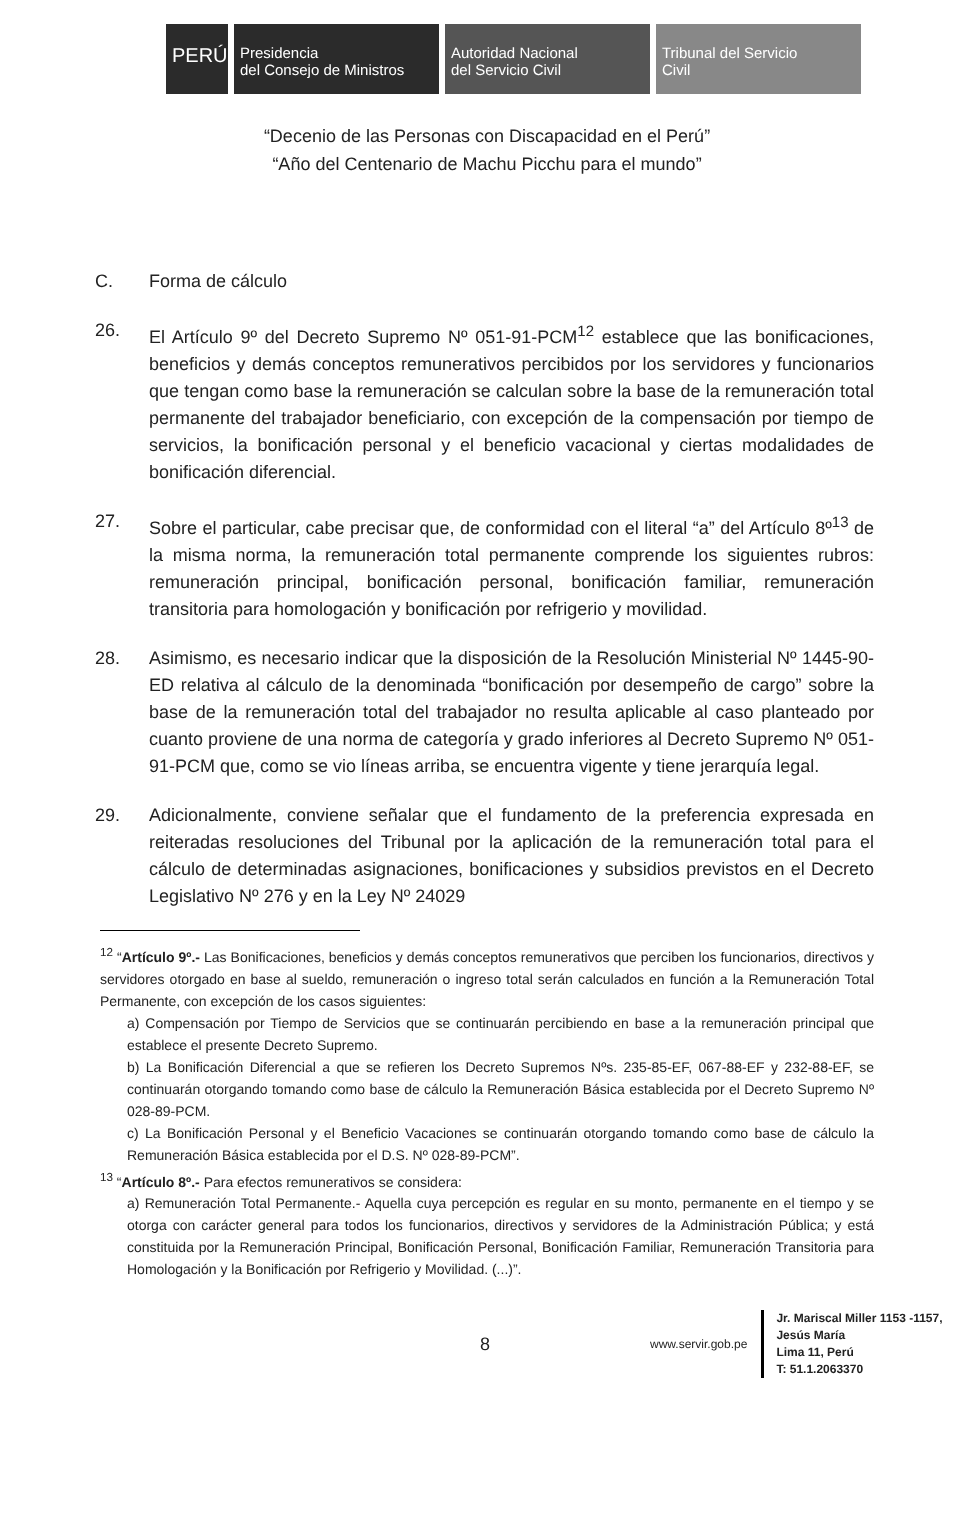PERÚ
Presidencia
del Consejo de Ministros
Autoridad Nacional
del Servicio Civil
Tribunal del Servicio
Civil
“Decenio de las Personas con Discapacidad en el Perú”
“Año del Centenario de Machu Picchu para el mundo”
C. Forma de cálculo
26. El Artículo 9º del Decreto Supremo Nº 051-91-PCM<sup>12</sup> establece que las bonificaciones, beneficios y demás conceptos remunerativos percibidos por los servidores y funcionarios que tengan como base la remuneración se calculan sobre la base de la remuneración total permanente del trabajador beneficiario, con excepción de la compensación por tiempo de servicios, la bonificación personal y el beneficio vacacional y ciertas modalidades de bonificación diferencial.
27. Sobre el particular, cabe precisar que, de conformidad con el literal “a” del Artículo 8º<sup>13</sup> de la misma norma, la remuneración total permanente comprende los siguientes rubros: remuneración principal, bonificación personal, bonificación familiar, remuneración transitoria para homologación y bonificación por refrigerio y movilidad.
28. Asimismo, es necesario indicar que la disposición de la Resolución Ministerial Nº 1445-90-ED relativa al cálculo de la denominada “bonificación por desempeño de cargo” sobre la base de la remuneración total del trabajador no resulta aplicable al caso planteado por cuanto proviene de una norma de categoría y grado inferiores al Decreto Supremo Nº 051-91-PCM que, como se vio líneas arriba, se encuentra vigente y tiene jerarquía legal.
29. Adicionalmente, conviene señalar que el fundamento de la preferencia expresada en reiteradas resoluciones del Tribunal por la aplicación de la remuneración total para el cálculo de determinadas asignaciones, bonificaciones y subsidios previstos en el Decreto Legislativo Nº 276 y en la Ley Nº 24029
<sup>12</sup> “Artículo 9º.- Las Bonificaciones, beneficios y demás conceptos remunerativos que perciben los funcionarios, directivos y servidores otorgado en base al sueldo, remuneración o ingreso total serán calculados en función a la Remuneración Total Permanente, con excepción de los casos siguientes:
a) Compensación por Tiempo de Servicios que se continuarán percibiendo en base a la remuneración principal que establece el presente Decreto Supremo.
b) La Bonificación Diferencial a que se refieren los Decreto Supremos Nºs. 235-85-EF, 067-88-EF y 232-88-EF, se continuarán otorgando tomando como base de cálculo la Remuneración Básica establecida por el Decreto Supremo Nº 028-89-PCM.
c) La Bonificación Personal y el Beneficio Vacaciones se continuarán otorgando tomando como base de cálculo la Remuneración Básica establecida por el D.S. Nº 028-89-PCM”.
<sup>13</sup> “Artículo 8º.- Para efectos remunerativos se considera:
a) Remuneración Total Permanente.- Aquella cuya percepción es regular en su monto, permanente en el tiempo y se otorga con carácter general para todos los funcionarios, directivos y servidores de la Administración Pública; y está constituida por la Remuneración Principal, Bonificación Personal, Bonificación Familiar, Remuneración Transitoria para Homologación y la Bonificación por Refrigerio y Movilidad. (...)”.
8 www.servir.gob.pe
Jr. Mariscal Miller 1153 -1157,
Jesús María
Lima 11, Perú
T: 51.1.2063370